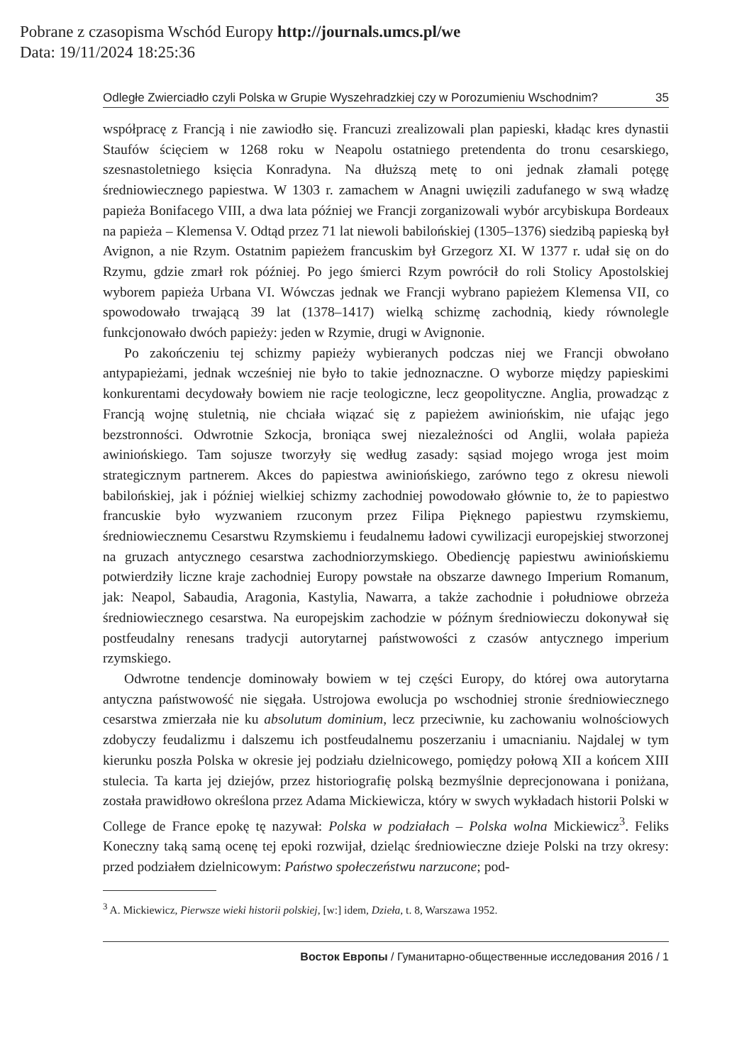Pobrane z czasopisma Wschód Europy http://journals.umcs.pl/we
Data: 19/11/2024 18:25:36
Odległe Zwierciadło czyli Polska w Grupie Wyszehradzkiej czy w Porozumieniu Wschodnim? 35
współpracę z Francją i nie zawiodło się. Francuzi zrealizowali plan papieski, kładąc kres dynastii Staufów ścięciem w 1268 roku w Neapolu ostatniego pretendenta do tronu cesarskiego, szesnastoletniego księcia Konradyna. Na dłuższą metę to oni jednak złamali potęgę średniowiecznego papiestwa. W 1303 r. zamachem w Anagni uwięzili zadufanego w swą władzę papieża Bonifacego VIII, a dwa lata później we Francji zorganizowali wybór arcybiskupa Bordeaux na papieża – Klemensa V. Odtąd przez 71 lat niewoli babilońskiej (1305–1376) siedzibą papieską był Avignon, a nie Rzym. Ostatnim papieżem francuskim był Grzegorz XI. W 1377 r. udał się on do Rzymu, gdzie zmarł rok później. Po jego śmierci Rzym powrócił do roli Stolicy Apostolskiej wyborem papieża Urbana VI. Wówczas jednak we Francji wybrano papieżem Klemensa VII, co spowodowało trwającą 39 lat (1378–1417) wielką schizmę zachodnią, kiedy równolegle funkcjonowało dwóch papieży: jeden w Rzymie, drugi w Avignonie.
Po zakończeniu tej schizmy papieży wybieranych podczas niej we Francji obwołano antypapieżami, jednak wcześniej nie było to takie jednoznaczne. O wyborze między papieskimi konkurentami decydowały bowiem nie racje teologiczne, lecz geopolityczne. Anglia, prowadząc z Francją wojnę stuletnią, nie chciała wiązać się z papieżem awiniońskim, nie ufając jego bezstronności. Odwrotnie Szkocja, broniąca swej niezależności od Anglii, wolała papieża awiniońskiego. Tam sojusze tworzyły się według zasady: sąsiad mojego wroga jest moim strategicznym partnerem. Akces do papiestwa awiniońskiego, zarówno tego z okresu niewoli babilońskiej, jak i później wielkiej schizmy zachodniej powodowało głównie to, że to papiestwo francuskie było wyzwaniem rzuconym przez Filipa Pięknego papiestwu rzymskiemu, średniowiecznemu Cesarstwu Rzymskiemu i feudalnemu ładowi cywilizacji europejskiej stworzonej na gruzach antycznego cesarstwa zachodniorzymskiego. Obediencję papiestwu awiniońskiemu potwierdziły liczne kraje zachodniej Europy powstałe na obszarze dawnego Imperium Romanum, jak: Neapol, Sabaudia, Aragonia, Kastylia, Nawarra, a także zachodnie i południowe obrzeża średniowiecznego cesarstwa. Na europejskim zachodzie w późnym średniowieczu dokonywał się postfeudalny renesans tradycji autorytarnej państwowości z czasów antycznego imperium rzymskiego.
Odwrotne tendencje dominowały bowiem w tej części Europy, do której owa autorytarna antyczna państwowość nie sięgała. Ustrojowa ewolucja po wschodniej stronie średniowiecznego cesarstwa zmierzała nie ku absolutum dominium, lecz przeciwnie, ku zachowaniu wolnościowych zdobyczy feudalizmu i dalszemu ich postfeudalnemu poszerzaniu i umacnianiu. Najdalej w tym kierunku poszła Polska w okresie jej podziału dzielnicowego, pomiędzy połową XII a końcem XIII stulecia. Ta karta jej dziejów, przez historiografię polską bezmyślnie deprecjonowana i poniżana, została prawidłowo określona przez Adama Mickiewicza, który w swych wykładach historii Polski w College de France epokę tę nazywał: Polska w podziałach – Polska wolna Mickiewicz<sup>3</sup>. Feliks Koneczny taką samą ocenę tej epoki rozwijał, dzieląc średniowieczne dzieje Polski na trzy okresy: przed podziałem dzielnicowym: Państwo społeczeństwu narzucone; pod-
<sup>3</sup> A. Mickiewicz, Pierwsze wieki historii polskiej, [w:] idem, Dzieła, t. 8, Warszawa 1952.
Восток Европы / Гуманитарно-общественные исследования 2016 / 1